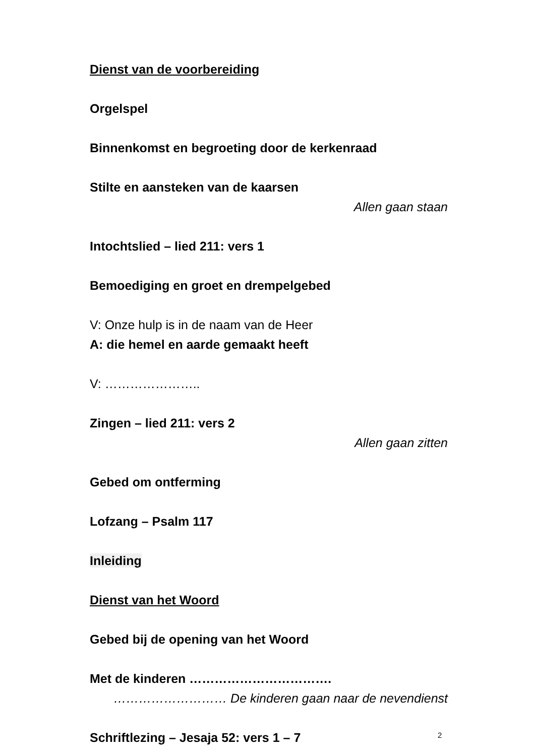Dienst van de voorbereiding
Orgelspel
Binnenkomst en begroeting door de kerkenraad
Stilte en aansteken van de kaarsen
Allen gaan staan
Intochtslied – lied 211: vers 1
Bemoediging en groet en drempelgebed
V: Onze hulp is in de naam van de Heer
A: die hemel en aarde gemaakt heeft
V: …………………..
Zingen – lied 211: vers 2
Allen gaan zitten
Gebed om ontferming
Lofzang – Psalm 117
Inleiding
Dienst van het Woord
Gebed bij de opening van het Woord
Met de kinderen …………………………….
……………………… De kinderen gaan naar de nevendienst
Schriftlezing – Jesaja 52: vers 1 – 7
2